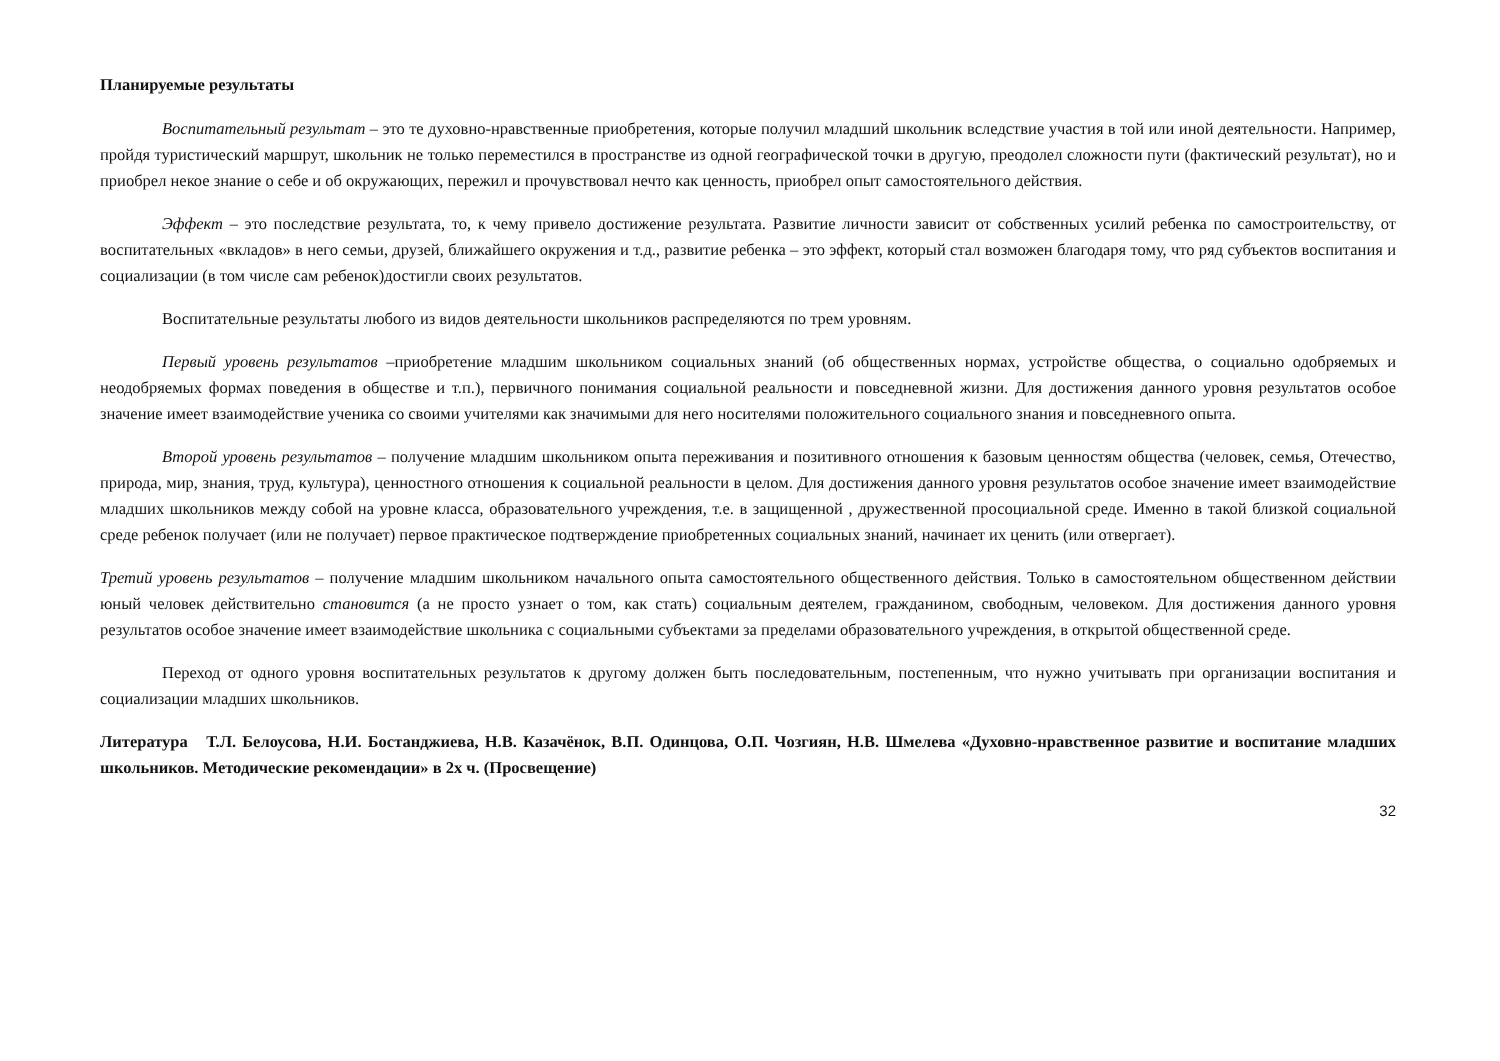Планируемые результаты
Воспитательный результат – это те духовно-нравственные приобретения, которые получил младший школьник вследствие участия в той или иной деятельности. Например, пройдя туристический маршрут, школьник не только переместился в пространстве из одной географической точки в другую, преодолел сложности пути (фактический результат), но и приобрел некое знание о себе и об окружающих, пережил и прочувствовал нечто как ценность, приобрел опыт самостоятельного действия.
Эффект – это последствие результата, то, к чему привело достижение результата. Развитие личности зависит от собственных усилий ребенка по самостроительству, от воспитательных «вкладов» в него семьи, друзей, ближайшего окружения и т.д., развитие ребенка – это эффект, который стал возможен благодаря тому, что ряд субъектов воспитания и социализации (в том числе сам ребенок)достигли своих результатов.
Воспитательные результаты любого из видов деятельности школьников распределяются по трем уровням.
Первый уровень результатов –приобретение младшим школьником социальных знаний (об общественных нормах, устройстве общества, о социально одобряемых и неодобряемых формах поведения в обществе и т.п.), первичного понимания социальной реальности и повседневной жизни. Для достижения данного уровня результатов особое значение имеет взаимодействие ученика со своими учителями как значимыми для него носителями положительного социального знания и повседневного опыта.
Второй уровень результатов – получение младшим школьником опыта переживания и позитивного отношения к базовым ценностям общества (человек, семья, Отечество, природа, мир, знания, труд, культура), ценностного отношения к социальной реальности в целом. Для достижения данного уровня результатов особое значение имеет взаимодействие младших школьников между собой на уровне класса, образовательного учреждения, т.е. в защищенной , дружественной просоциальной среде. Именно в такой близкой социальной среде ребенок получает (или не получает) первое практическое подтверждение приобретенных социальных знаний, начинает их ценить (или отвергает).
Третий уровень результатов – получение младшим школьником начального опыта самостоятельного общественного действия. Только в самостоятельном общественном действии юный человек действительно становится (а не просто узнает о том, как стать) социальным деятелем, гражданином, свободным, человеком. Для достижения данного уровня результатов особое значение имеет взаимодействие школьника с социальными субъектами за пределами образовательного учреждения, в открытой общественной среде.
Переход от одного уровня воспитательных результатов к другому должен быть последовательным, постепенным, что нужно учитывать при организации воспитания и социализации младших школьников.
Литература Т.Л. Белоусова, Н.И. Бостанджиева, Н.В. Казачёнок, В.П. Одинцова, О.П. Чозгиян, Н.В. Шмелева «Духовно-нравственное развитие и воспитание младших школьников. Методические рекомендации» в 2х ч. (Просвещение)
32